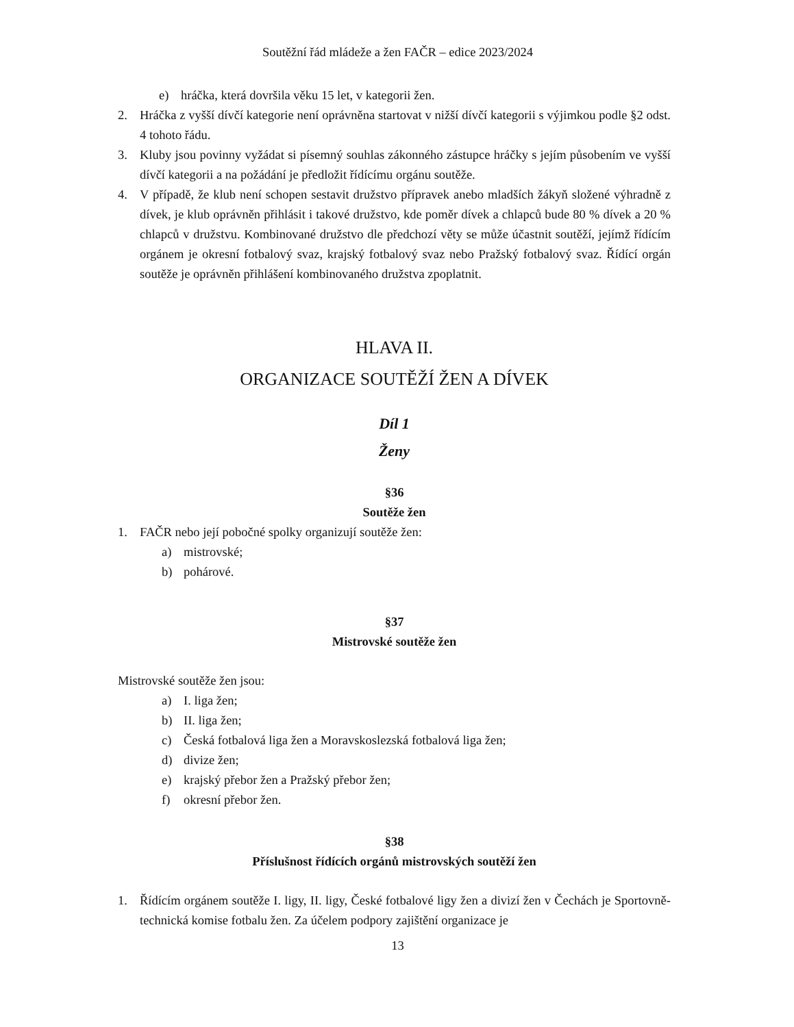Soutěžní řád mládeže a žen FAČR – edice 2023/2024
e) hráčka, která dovršila věku 15 let, v kategorii žen.
2. Hráčka z vyšší dívčí kategorie není oprávněna startovat v nižší dívčí kategorii s výjimkou podle §2 odst. 4 tohoto řádu.
3. Kluby jsou povinny vyžádat si písemný souhlas zákonného zástupce hráčky s jejím působením ve vyšší dívčí kategorii a na požádání je předložit řídícímu orgánu soutěže.
4. V případě, že klub není schopen sestavit družstvo přípravek anebo mladších žákyň složené výhradně z dívek, je klub oprávněn přihlásit i takové družstvo, kde poměr dívek a chlapců bude 80 % dívek a 20 % chlapců v družstvu. Kombinované družstvo dle předchozí věty se může účastnit soutěží, jejímž řídícím orgánem je okresní fotbalový svaz, krajský fotbalový svaz nebo Pražský fotbalový svaz. Řídící orgán soutěže je oprávněn přihlášení kombinovaného družstva zpoplatnit.
HLAVA II.
ORGANIZACE SOUTĚŽÍ ŽEN A DÍVEK
Díl 1
Ženy
§36
Soutěže žen
1. FAČR nebo její pobočné spolky organizují soutěže žen:
a) mistrovské;
b) pohárové.
§37
Mistrovské soutěže žen
Mistrovské soutěže žen jsou:
a) I. liga žen;
b) II. liga žen;
c) Česká fotbalová liga žen a Moravskoslezská fotbalová liga žen;
d) divize žen;
e) krajský přebor žen a Pražský přebor žen;
f) okresní přebor žen.
§38
Příslušnost řídících orgánů mistrovských soutěží žen
1. Řídícím orgánem soutěže I. ligy, II. ligy, České fotbalové ligy žen a divizí žen v Čechách je Sportovně-technická komise fotbalu žen. Za účelem podpory zajištění organizace je
13